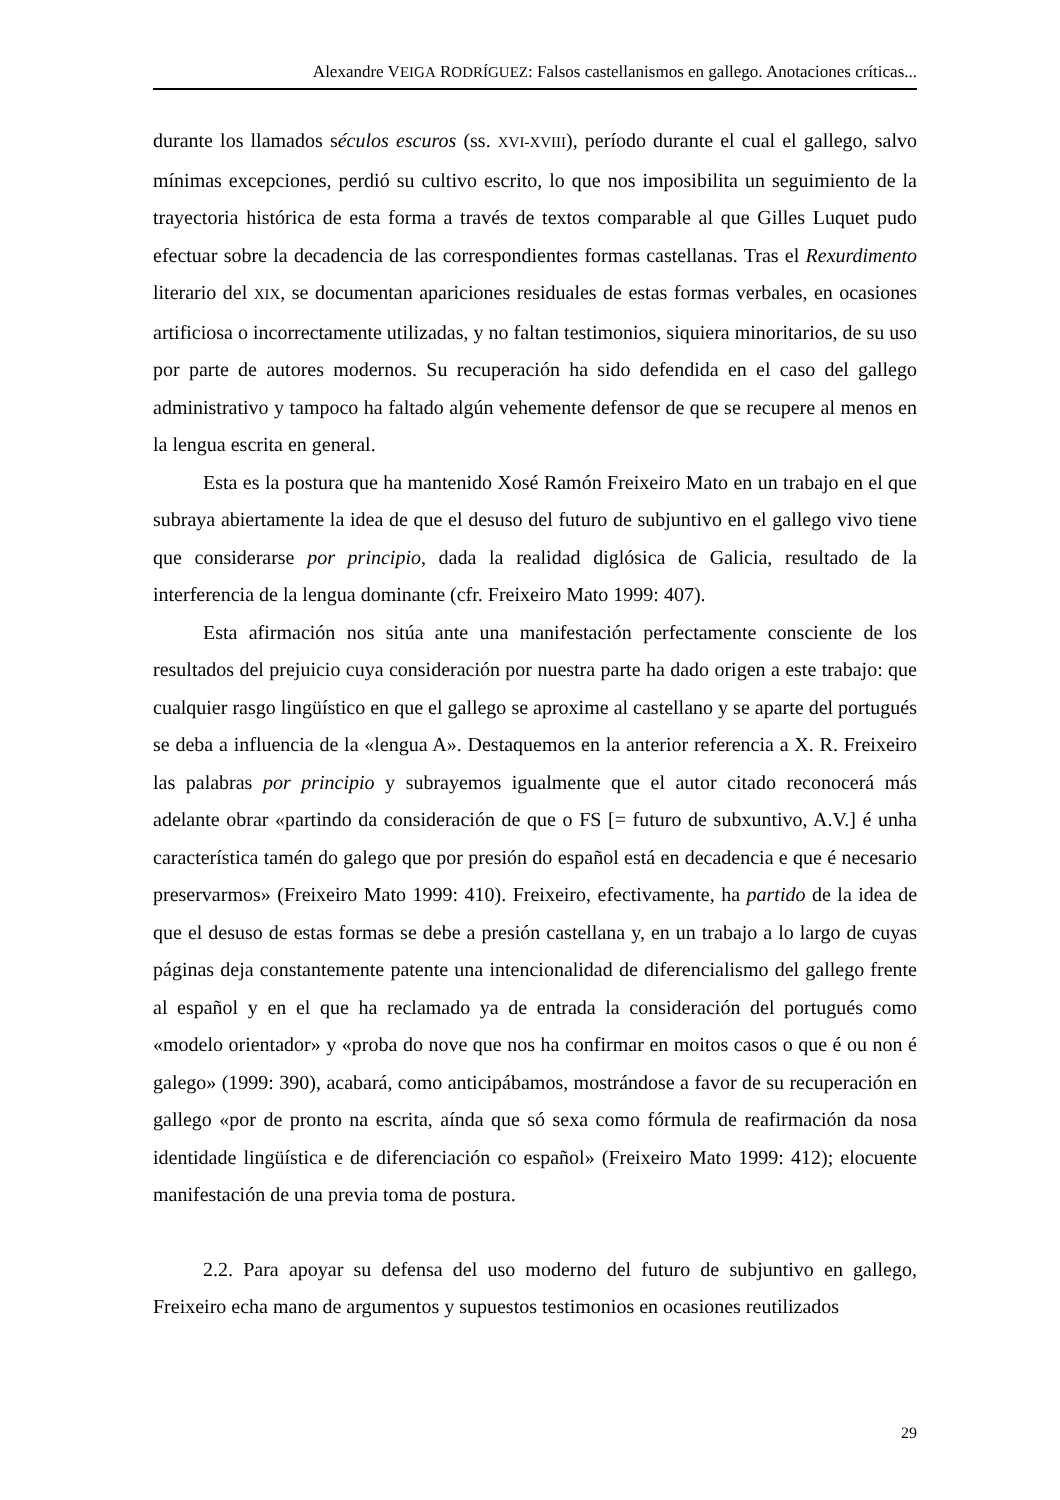Alexandre VEIGA RODRÍGUEZ: Falsos castellanismos en gallego. Anotaciones críticas...
durante los llamados séculos escuros (ss. XVI-XVIII), período durante el cual el gallego, salvo mínimas excepciones, perdió su cultivo escrito, lo que nos imposibilita un seguimiento de la trayectoria histórica de esta forma a través de textos comparable al que Gilles Luquet pudo efectuar sobre la decadencia de las correspondientes formas castellanas. Tras el Rexurdimento literario del XIX, se documentan apariciones residuales de estas formas verbales, en ocasiones artificiosa o incorrectamente utilizadas, y no faltan testimonios, siquiera minoritarios, de su uso por parte de autores modernos. Su recuperación ha sido defendida en el caso del gallego administrativo y tampoco ha faltado algún vehemente defensor de que se recupere al menos en la lengua escrita en general.
Esta es la postura que ha mantenido Xosé Ramón Freixeiro Mato en un trabajo en el que subraya abiertamente la idea de que el desuso del futuro de subjuntivo en el gallego vivo tiene que considerarse por principio, dada la realidad diglósica de Galicia, resultado de la interferencia de la lengua dominante (cfr. Freixeiro Mato 1999: 407).
Esta afirmación nos sitúa ante una manifestación perfectamente consciente de los resultados del prejuicio cuya consideración por nuestra parte ha dado origen a este trabajo: que cualquier rasgo lingüístico en que el gallego se aproxime al castellano y se aparte del portugués se deba a influencia de la «lengua A». Destaquemos en la anterior referencia a X. R. Freixeiro las palabras por principio y subrayemos igualmente que el autor citado reconocerá más adelante obrar «partindo da consideración de que o FS [= futuro de subxuntivo, A.V.] é unha característica tamén do galego que por presión do español está en decadencia e que é necesario preservarmos» (Freixeiro Mato 1999: 410). Freixeiro, efectivamente, ha partido de la idea de que el desuso de estas formas se debe a presión castellana y, en un trabajo a lo largo de cuyas páginas deja constantemente patente una intencionalidad de diferencialismo del gallego frente al español y en el que ha reclamado ya de entrada la consideración del portugués como «modelo orientador» y «proba do nove que nos ha confirmar en moitos casos o que é ou non é galego» (1999: 390), acabará, como anticipábamos, mostrándose a favor de su recuperación en gallego «por de pronto na escrita, aínda que só sexa como fórmula de reafirmación da nosa identidade lingüística e de diferenciación co español» (Freixeiro Mato 1999: 412); elocuente manifestación de una previa toma de postura.
2.2. Para apoyar su defensa del uso moderno del futuro de subjuntivo en gallego, Freixeiro echa mano de argumentos y supuestos testimonios en ocasiones reutilizados
29